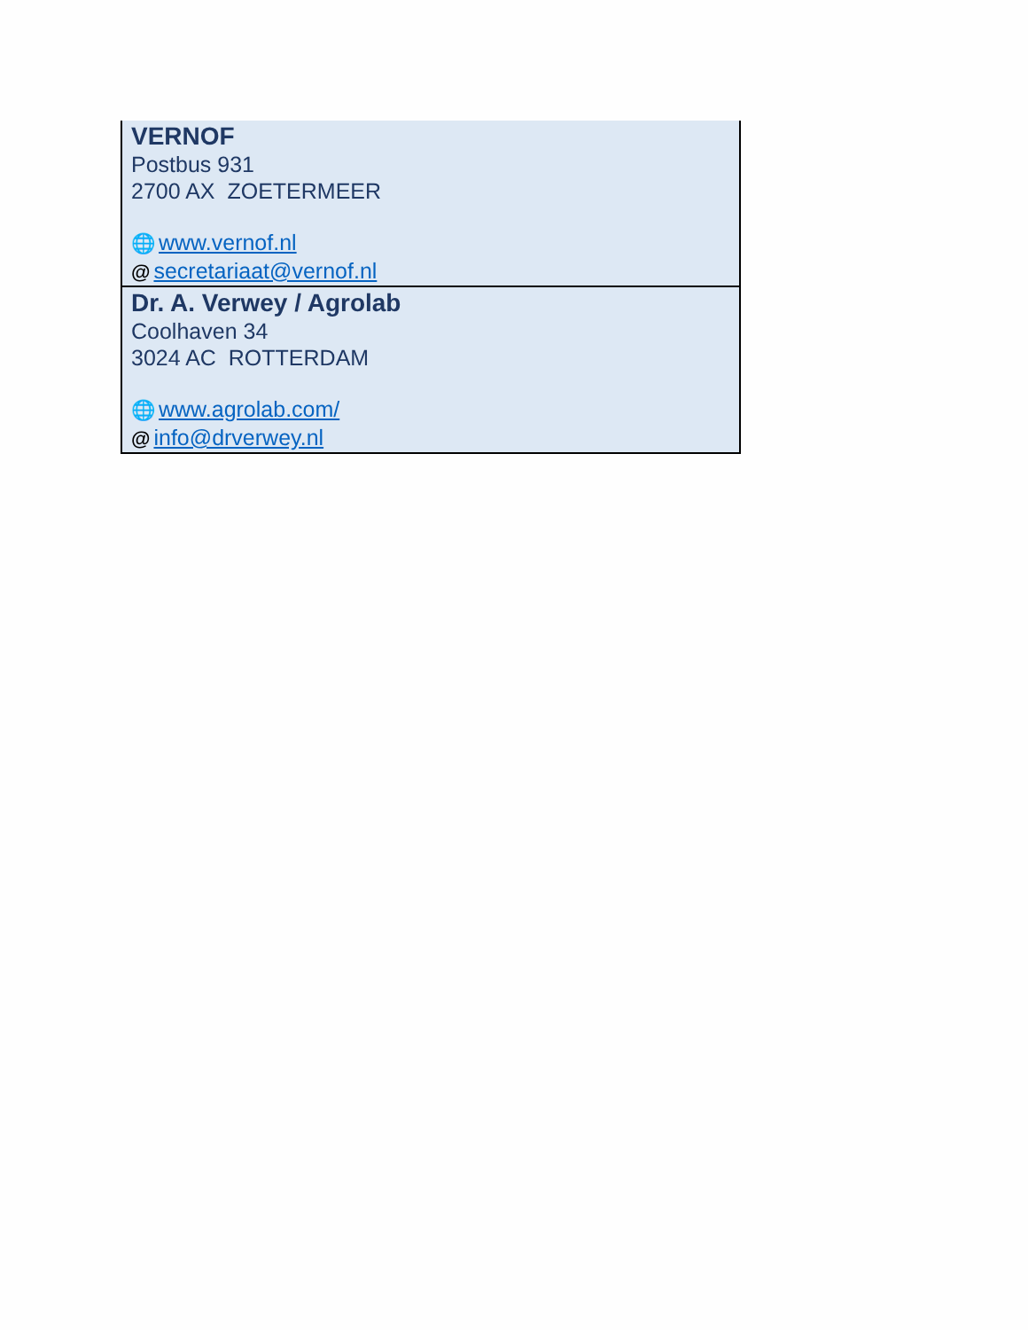| VERNOF Postbus 931 2700 AX ZOETERMEER 🌐 www.vernof.nl @ secretariaat@vernof.nl |
| Dr. A. Verwey / Agrolab Coolhaven 34 3024 AC ROTTERDAM 🌐 www.agrolab.com/ @ info@drverwey.nl |